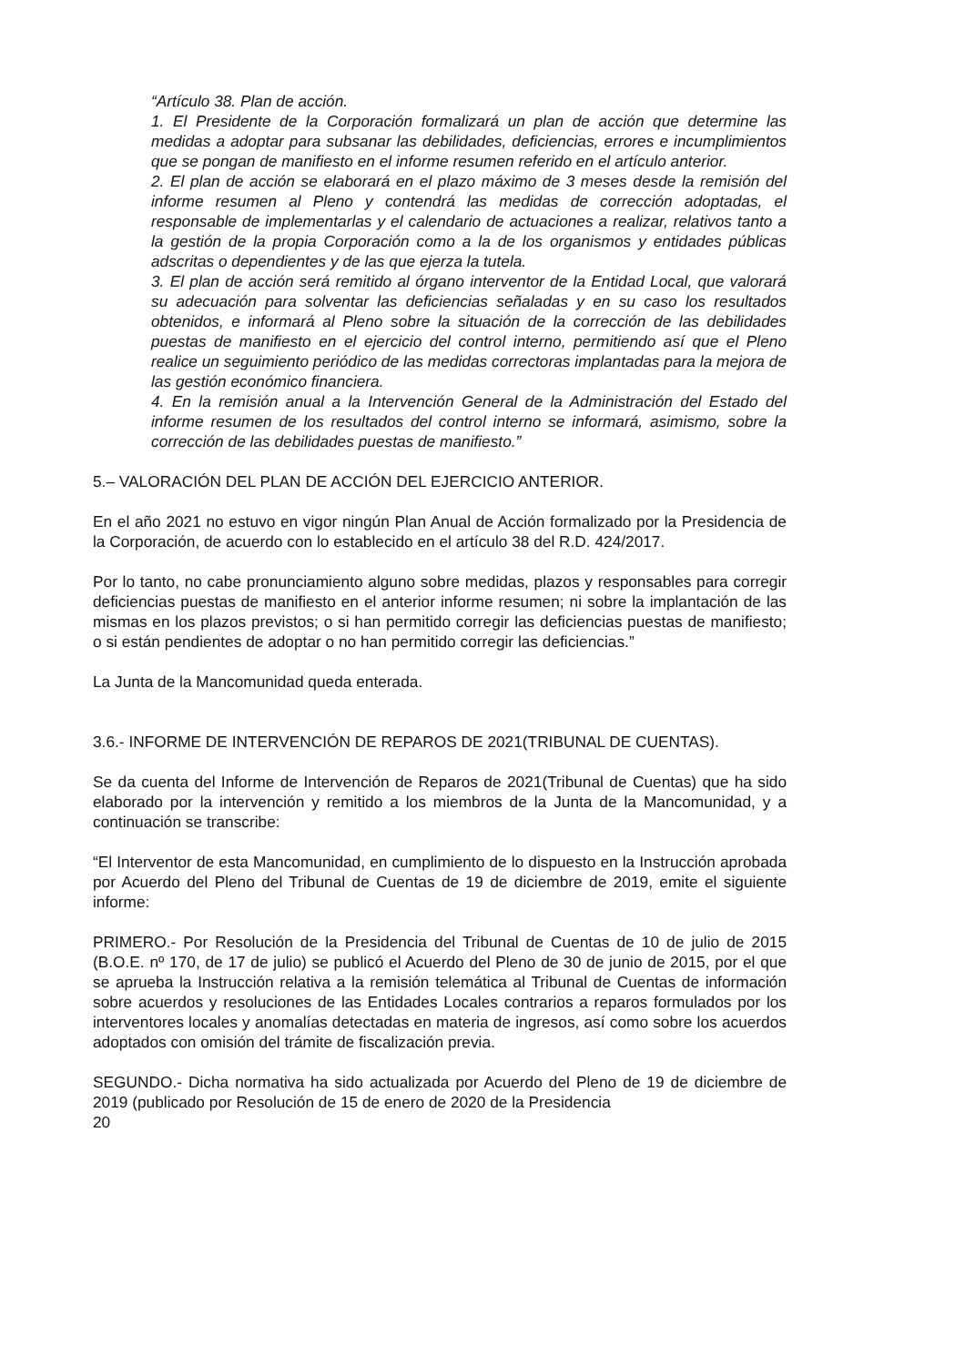“Artículo 38. Plan de acción.
1. El Presidente de la Corporación formalizará un plan de acción que determine las medidas a adoptar para subsanar las debilidades, deficiencias, errores e incumplimientos que se pongan de manifiesto en el informe resumen referido en el artículo anterior.
2. El plan de acción se elaborará en el plazo máximo de 3 meses desde la remisión del informe resumen al Pleno y contendrá las medidas de corrección adoptadas, el responsable de implementarlas y el calendario de actuaciones a realizar, relativos tanto a la gestión de la propia Corporación como a la de los organismos y entidades públicas adscritas o dependientes y de las que ejerza la tutela.
3. El plan de acción será remitido al órgano interventor de la Entidad Local, que valorará su adecuación para solventar las deficiencias señaladas y en su caso los resultados obtenidos, e informará al Pleno sobre la situación de la corrección de las debilidades puestas de manifiesto en el ejercicio del control interno, permitiendo así que el Pleno realice un seguimiento periódico de las medidas correctoras implantadas para la mejora de las gestión económico financiera.
4. En la remisión anual a la Intervención General de la Administración del Estado del informe resumen de los resultados del control interno se informará, asimismo, sobre la corrección de las debilidades puestas de manifiesto.”
5.– VALORACIÓN DEL PLAN DE ACCIÓN DEL EJERCICIO ANTERIOR.
En el año 2021 no estuvo en vigor ningún Plan Anual de Acción formalizado por la Presidencia de la Corporación, de acuerdo con lo establecido en el artículo 38 del R.D. 424/2017.
Por lo tanto, no cabe pronunciamiento alguno sobre medidas, plazos y responsables para corregir deficiencias puestas de manifiesto en el anterior informe resumen; ni sobre la implantación de las mismas en los plazos previstos; o si han permitido corregir las deficiencias puestas de manifiesto; o si están pendientes de adoptar o no han permitido corregir las deficiencias.”
La Junta de la Mancomunidad queda enterada.
3.6.- INFORME DE INTERVENCIÓN DE REPAROS DE 2021(TRIBUNAL DE CUENTAS).
Se da cuenta del Informe de Intervención de Reparos de 2021(Tribunal de Cuentas) que ha sido elaborado por la intervención y remitido a los miembros de la Junta de la Mancomunidad, y a continuación se transcribe:
“El Interventor de esta Mancomunidad, en cumplimiento de lo dispuesto en la Instrucción aprobada por Acuerdo del Pleno del Tribunal de Cuentas de 19 de diciembre de 2019, emite el siguiente informe:
PRIMERO.- Por Resolución de la Presidencia del Tribunal de Cuentas de 10 de julio de 2015 (B.O.E. nº 170, de 17 de julio) se publicó el Acuerdo del Pleno de 30 de junio de 2015, por el que se aprueba la Instrucción relativa a la remisión telemática al Tribunal de Cuentas de información sobre acuerdos y resoluciones de las Entidades Locales contrarios a reparos formulados por los interventores locales y anomalías detectadas en materia de ingresos, así como sobre los acuerdos adoptados con omisión del trámite de fiscalización previa.
SEGUNDO.- Dicha normativa ha sido actualizada por Acuerdo del Pleno de 19 de diciembre de 2019 (publicado por Resolución de 15 de enero de 2020 de la Presidencia
20